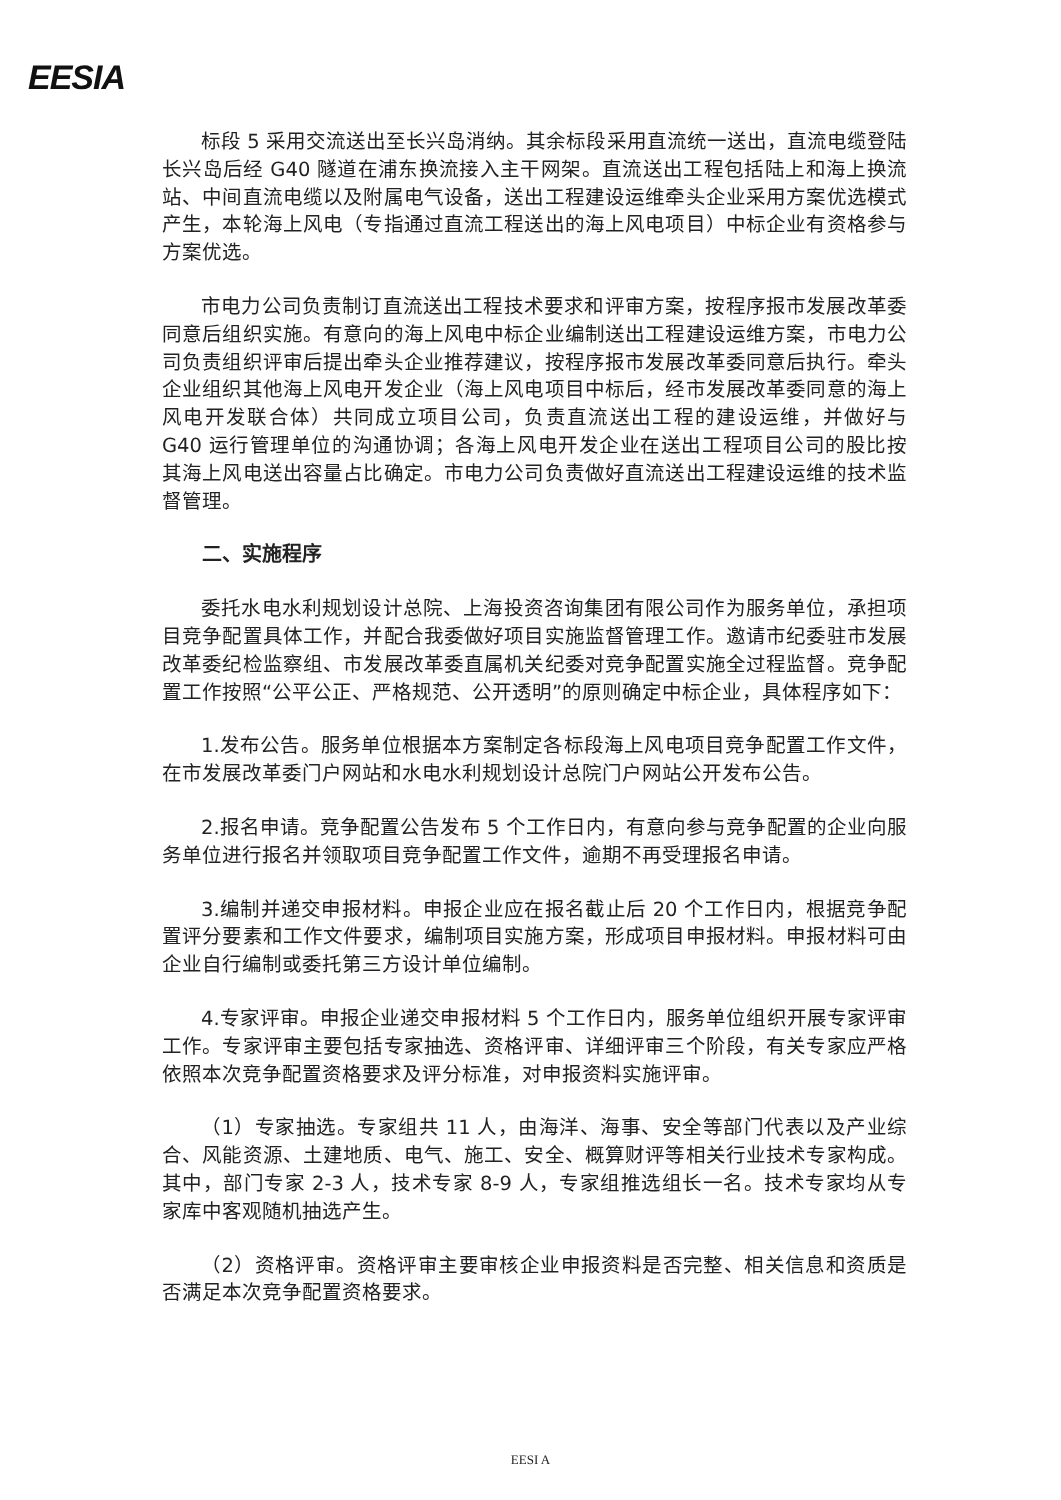EESIA
标段 5 采用交流送出至长兴岛消纳。其余标段采用直流统一送出，直流电缆登陆长兴岛后经 G40 隧道在浦东换流接入主干网架。直流送出工程包括陆上和海上换流站、中间直流电缆以及附属电气设备，送出工程建设运维牵头企业采用方案优选模式产生，本轮海上风电（专指通过直流工程送出的海上风电项目）中标企业有资格参与方案优选。
市电力公司负责制订直流送出工程技术要求和评审方案，按程序报市发展改革委同意后组织实施。有意向的海上风电中标企业编制送出工程建设运维方案，市电力公司负责组织评审后提出牵头企业推荐建议，按程序报市发展改革委同意后执行。牵头企业组织其他海上风电开发企业（海上风电项目中标后，经市发展改革委同意的海上风电开发联合体）共同成立项目公司，负责直流送出工程的建设运维，并做好与 G40 运行管理单位的沟通协调；各海上风电开发企业在送出工程项目公司的股比按其海上风电送出容量占比确定。市电力公司负责做好直流送出工程建设运维的技术监督管理。
二、实施程序
委托水电水利规划设计总院、上海投资咨询集团有限公司作为服务单位，承担项目竞争配置具体工作，并配合我委做好项目实施监督管理工作。邀请市纪委驻市发展改革委纪检监察组、市发展改革委直属机关纪委对竞争配置实施全过程监督。竞争配置工作按照“公平公正、严格规范、公开透明”的原则确定中标企业，具体程序如下：
1.发布公告。服务单位根据本方案制定各标段海上风电项目竞争配置工作文件，在市发展改革委门户网站和水电水利规划设计总院门户网站公开发布公告。
2.报名申请。竞争配置公告发布 5 个工作日内，有意向参与竞争配置的企业向服务单位进行报名并领取项目竞争配置工作文件，逾期不再受理报名申请。
3.编制并递交申报材料。申报企业应在报名截止后 20 个工作日内，根据竞争配置评分要素和工作文件要求，编制项目实施方案，形成项目申报材料。申报材料可由企业自行编制或委托第三方设计单位编制。
4.专家评审。申报企业递交申报材料 5 个工作日内，服务单位组织开展专家评审工作。专家评审主要包括专家抽选、资格评审、详细评审三个阶段，有关专家应严格依照本次竞争配置资格要求及评分标准，对申报资料实施评审。
（1）专家抽选。专家组共 11 人，由海洋、海事、安全等部门代表以及产业综合、风能资源、土建地质、电气、施工、安全、概算财评等相关行业技术专家构成。其中，部门专家 2-3 人，技术专家 8-9 人，专家组推选组长一名。技术专家均从专家库中客观随机抽选产生。
（2）资格评审。资格评审主要审核企业申报资料是否完整、相关信息和资质是否满足本次竞争配置资格要求。
EESI A